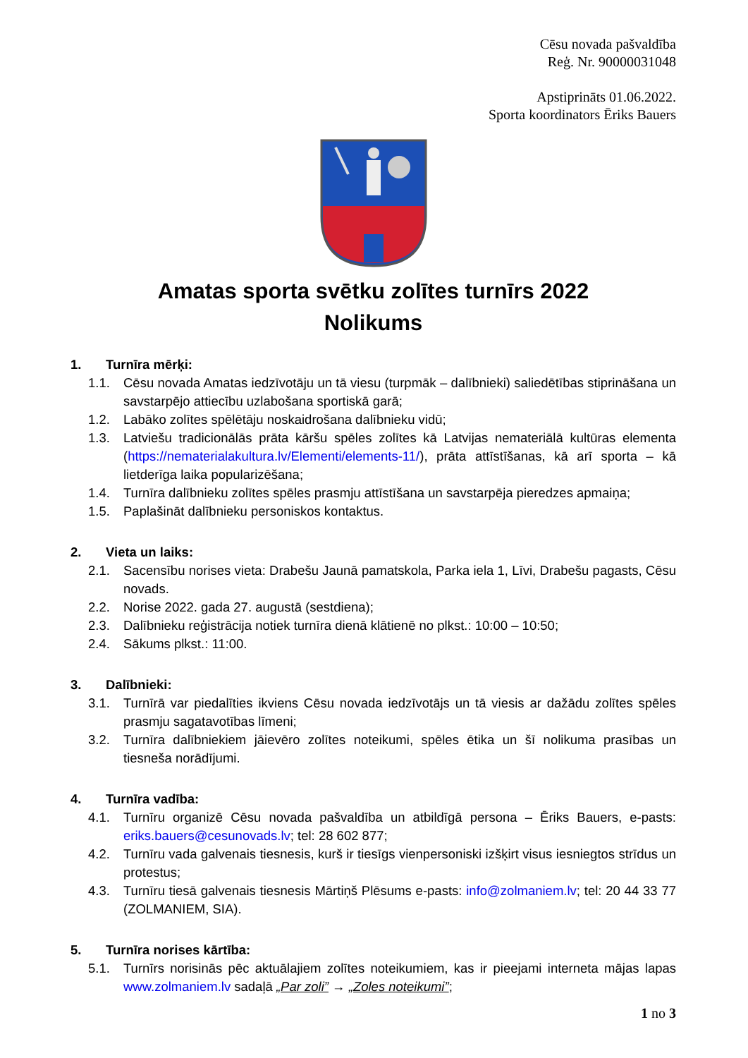Cēsu novada pašvaldība
Reģ. Nr. 90000031048
Apstiprināts 01.06.2022.
Sporta koordinators Ēriks Bauers
Amatas sporta svētku zolītes turnīrs 2022
Nolikums
1. Turnīra mērķi:
1.1. Cēsu novada Amatas iedzīvotāju un tā viesu (turpmāk – dalībnieki) saliedētības stiprināšana un savstarpējo attiecību uzlabošana sportiskā garā;
1.2. Labāko zolītes spēlētāju noskaidrošana dalībnieku vidū;
1.3. Latviešu tradicionālās prāta kāršu spēles zolītes kā Latvijas nemateriālā kultūras elementa (https://nematerialakultura.lv/Elementi/elements-11/), prāta attīstīšanas, kā arī sporta – kā lietderīga laika popularizēšana;
1.4. Turnīra dalībnieku zolītes spēles prasmju attīstīšana un savstarpēja pieredzes apmaiņa;
1.5. Paplašināt dalībnieku personiskos kontaktus.
2. Vieta un laiks:
2.1. Sacensību norises vieta: Drabešu Jaunā pamatskola, Parka iela 1, Līvi, Drabešu pagasts, Cēsu novads.
2.2. Norise 2022. gada 27. augustā (sestdiena);
2.3. Dalībnieku reģistrācija notiek turnīra dienā klātienē no plkst.: 10:00 – 10:50;
2.4. Sākums plkst.: 11:00.
3. Dalībnieki:
3.1. Turnīrā var piedalīties ikviens Cēsu novada iedzīvotājs un tā viesis ar dažādu zolītes spēles prasmju sagatavotības līmeni;
3.2. Turnīra dalībniekiem jāievēro zolītes noteikumi, spēles ētika un šī nolikuma prasības un tiesneša norādījumi.
4. Turnīra vadība:
4.1. Turnīru organizē Cēsu novada pašvaldība un atbildīgā persona – Ēriks Bauers, e-pasts: eriks.bauers@cesunovads.lv; tel: 28 602 877;
4.2. Turnīru vada galvenais tiesnesis, kurš ir tiesīgs vienpersoniski izšķirt visus iesniegtos strīdus un protestus;
4.3. Turnīru tiesā galvenais tiesnesis Mārtiņš Plēsums e-pasts: info@zolmaniem.lv; tel: 20 44 33 77 (ZOLMANIEM, SIA).
5. Turnīra norises kārtība:
5.1. Turnīrs norisinās pēc aktuālajiem zolītes noteikumiem, kas ir pieejami interneta mājas lapas www.zolmaniem.lv sadaļā „Par zoli” → „Zoles noteikumi”;
1 no 3